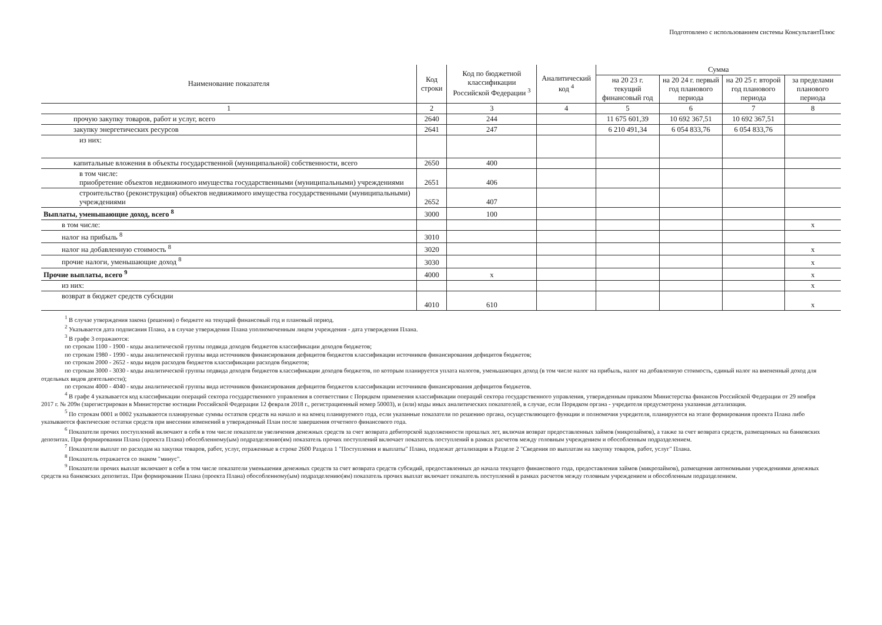Подготовлено с использованием системы КонсультантПлюс
| Наименование показателя | Код строки | Код по бюджетной классификации Российской Федерации <sup>3</sup> | Аналитический код <sup>4</sup> | Сумма | | | |
| --- | --- | --- | --- | --- | --- | --- | --- |
| | | | | на 20 23 г. текущий финансовый год | на 20 24 г. первый год планового периода | на 20 25 г. второй год планового периода | за пределами планового периода |
| 1 | 2 | 3 | 4 | 5 | 6 | 7 | 8 |
| прочую закупку товаров, работ и услуг, всего | 2640 | 244 | | 11 675 601,39 | 10 692 367,51 | 10 692 367,51 | |
| закупку энергетических ресурсов | 2641 | 247 | | 6 210 491,34 | 6 054 833,76 | 6 054 833,76 | |
| из них: | | | | | | | |
| капитальные вложения в объекты государственной (муниципальной) собственности, всего | 2650 | 400 | | | | | |
| в том числе: приобретение объектов недвижимого имущества государственными (муниципальными) учреждениями | 2651 | 406 | | | | | |
| строительство (реконструкция) объектов недвижимого имущества государственными (муниципальными) учреждениями | 2652 | 407 | | | | | |
| Выплаты, уменьшающие доход, всего <sup>8</sup> | 3000 | 100 | | | | | |
| в том числе: | | | | | | | x |
| налог на прибыль <sup>8</sup> | 3010 | | | | | | |
| налог на добавленную стоимость <sup>8</sup> | 3020 | | | | | | x |
| прочие налоги, уменьшающие доход <sup>8</sup> | 3030 | | | | | | x |
| Прочие выплаты, всего <sup>9</sup> | 4000 | x | | | | | x |
| из них: | | | | | | | x |
| возврат в бюджет средств субсидии | 4010 | 610 | | | | | x |
<sup>1</sup> В случае утверждения закона (решения) о бюджете на текущий финансовый год и плановый период.
<sup>2</sup> Указывается дата подписания Плана, а в случае утверждения Плана уполномоченным лицом учреждения - дата утверждения Плана.
<sup>3</sup> В графе 3 отражаются:
по строкам 1100 - 1900 - коды аналитической группы подвида доходов бюджетов классификации доходов бюджетов;
по строкам 1980 - 1990 - коды аналитической группы вида источников финансирования дефицитов бюджетов классификации источников финансирования дефицитов бюджетов;
по строкам 2000 - 2652 - коды видов расходов бюджетов классификации расходов бюджетов;
по строкам 3000 - 3030 - коды аналитической группы подвида доходов бюджетов классификации доходов бюджетов, по которым планируется уплата налогов, уменьшающих доход (в том числе налог на прибыль, налог на добавленную стоимость, единый налог на вмененный доход для отдельных видов деятельности);
по строкам 4000 - 4040 - коды аналитической группы вида источников финансирования дефицитов бюджетов классификации источников финансирования дефицитов бюджетов.
<sup>4</sup> В графе 4 указывается код классификации операций сектора государственного управления в соответствии с Порядком применения классификации операций сектора государственного управления, утвержденным приказом Министерства финансов Российской Федерации от 29 ноября 2017 г. № 209н (зарегистрирован в Министерстве юстиции Российской Федерации 12 февраля 2018 г., регистрационный номер 50003), и (или) коды иных аналитических показателей, в случае, если Порядком органа - учредителя предусмотрена указанная детализация.
<sup>5</sup> По строкам 0001 и 0002 указываются планируемые суммы остатков средств на начало и на конец планируемого года, если указанные показатели по решению органа, осуществляющего функции и полномочия учредителя, планируются на этапе формирования проекта Плана либо указываются фактические остатки средств при внесении изменений в утвержденный План после завершения отчетного финансового года.
<sup>6</sup> Показатели прочих поступлений включают в себя в том числе показатели увеличения денежных средств за счет возврата дебиторской задолженности прошлых лет, включая возврат предоставленных займов (микрозаймов), а также за счет возврата средств, размещенных на банковских депозитах. При формировании Плана (проекта Плана) обособленному(ым) подразделению(ям) показатель прочих поступлений включает показатель поступлений в рамках расчетов между головным учреждением и обособленным подразделением.
<sup>7</sup> Показатели выплат по расходам на закупки товаров, работ, услуг, отраженные в строке 2600 Раздела 1 "Поступления и выплаты" Плана, подлежат детализации в Разделе 2 "Сведения по выплатам на закупку товаров, работ, услуг" Плана.
<sup>8</sup> Показатель отражается со знаком "минус".
<sup>9</sup> Показатели прочих выплат включают в себя в том числе показатели уменьшения денежных средств за счет возврата средств субсидий, предоставленных до начала текущего финансового года, предоставления займов (микрозаймов), размещения автономными учреждениями денежных средств на банковских депозитах. При формировании Плана (проекта Плана) обособленному(ым) подразделению(ям) показатель прочих выплат включает показатель поступлений в рамках расчетов между головным учреждением и обособленным подразделением.